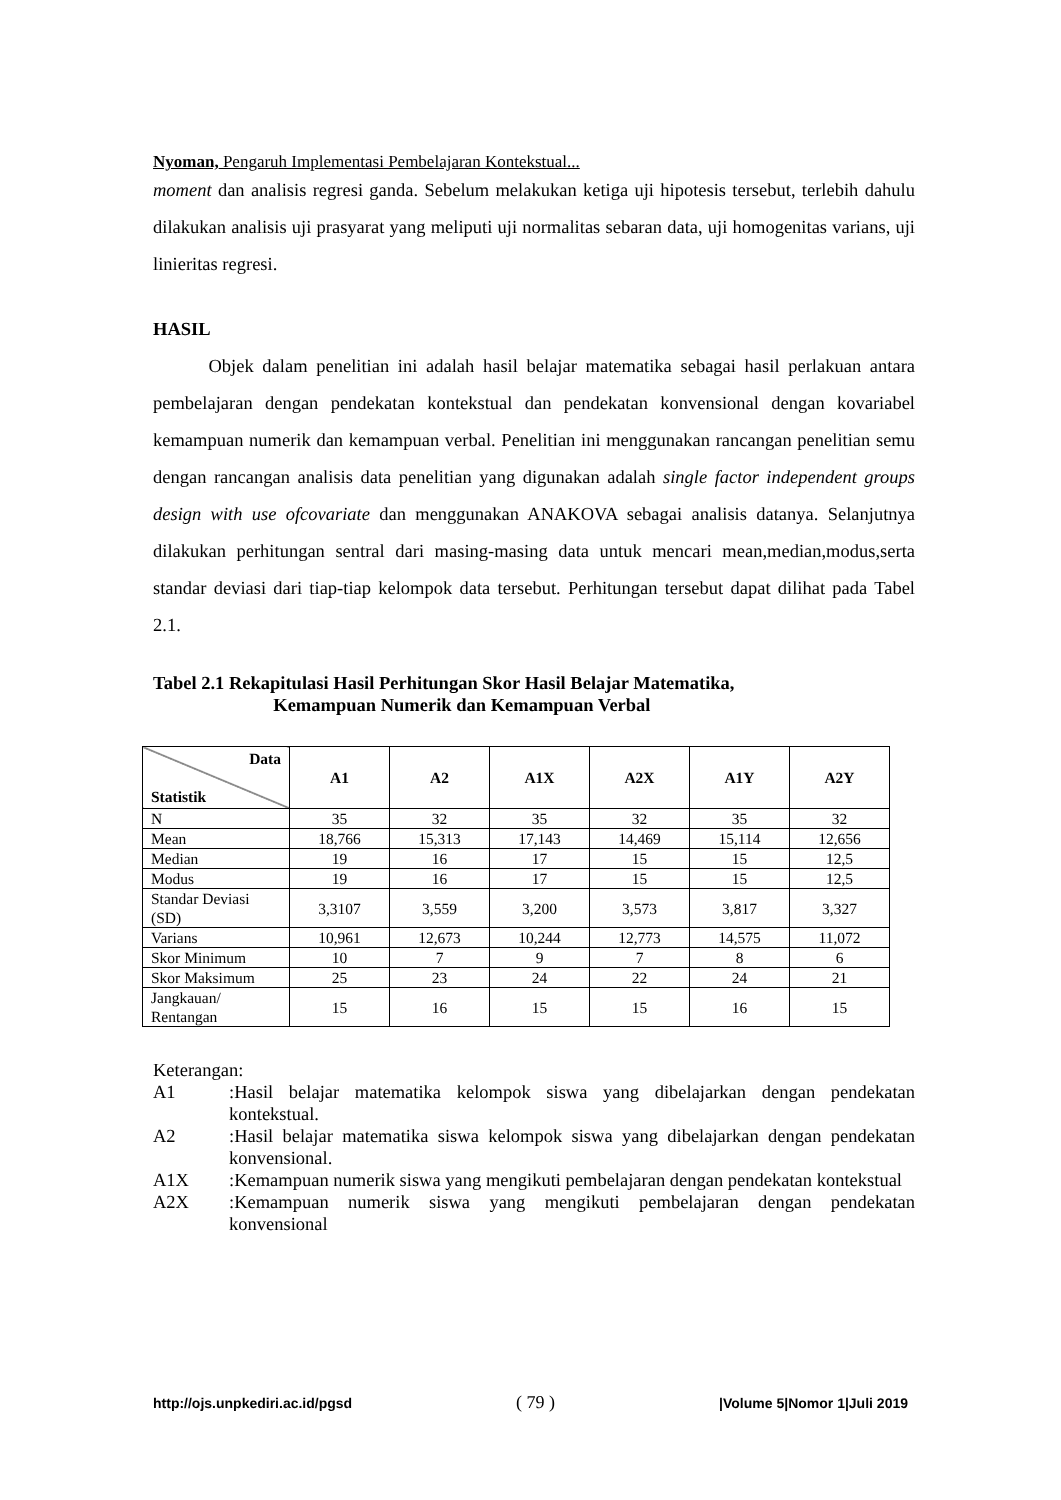Nyoman, Pengaruh Implementasi Pembelajaran Kontekstual...
moment dan analisis regresi ganda. Sebelum melakukan ketiga uji hipotesis tersebut, terlebih dahulu dilakukan analisis uji prasyarat yang meliputi uji normalitas sebaran data, uji homogenitas varians, uji linieritas regresi.
HASIL
   Objek dalam penelitian ini adalah hasil belajar matematika sebagai hasil perlakuan antara pembelajaran dengan pendekatan kontekstual dan pendekatan konvensional dengan kovariabel kemampuan numerik dan kemampuan verbal. Penelitian ini menggunakan rancangan penelitian semu dengan rancangan analisis data penelitian yang digunakan adalah single factor independent groups design with use ofcovariate dan menggunakan ANAKOVA sebagai analisis datanya. Selanjutnya dilakukan perhitungan sentral dari masing-masing data untuk mencari mean,median,modus,serta standar deviasi dari tiap-tiap kelompok data tersebut. Perhitungan tersebut dapat dilihat pada Tabel 2.1.
Tabel 2.1 Rekapitulasi Hasil Perhitungan Skor Hasil Belajar Matematika,
       Kemampuan Numerik dan Kemampuan Verbal
| Data Statistik | A1 | A2 | A1X | A2X | A1Y | A2Y |
| --- | --- | --- | --- | --- | --- | --- |
| N | 35 | 32 | 35 | 32 | 35 | 32 |
| Mean | 18,766 | 15,313 | 17,143 | 14,469 | 15,114 | 12,656 |
| Median | 19 | 16 | 17 | 15 | 15 | 12,5 |
| Modus | 19 | 16 | 17 | 15 | 15 | 12,5 |
| Standar Deviasi (SD) | 3,3107 | 3,559 | 3,200 | 3,573 | 3,817 | 3,327 |
| Varians | 10,961 | 12,673 | 10,244 | 12,773 | 14,575 | 11,072 |
| Skor Minimum | 10 | 7 | 9 | 7 | 8 | 6 |
| Skor Maksimum | 25 | 23 | 24 | 22 | 24 | 21 |
| Jangkauan/ Rentangan | 15 | 16 | 15 | 15 | 16 | 15 |
Keterangan:
A1:Hasil belajar matematika kelompok siswa yang dibelajarkan dengan pendekatan kontekstual.
A2:Hasil belajar matematika siswa kelompok siswa yang dibelajarkan dengan pendekatan konvensional.
A1X:Kemampuan numerik siswa yang mengikuti pembelajaran dengan pendekatan kontekstual
A2X:Kemampuan numerik siswa yang mengikuti pembelajaran dengan pendekatan konvensional
http://ojs.unpkediri.ac.id/pgsd ( 79 ) |Volume 5|Nomor 1|Juli 2019